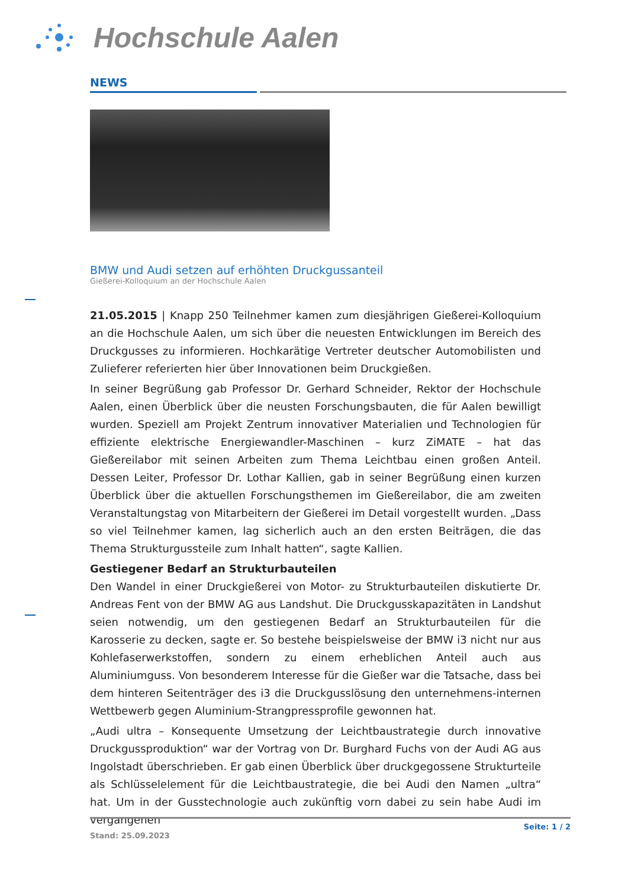Hochschule Aalen
NEWS
BMW und Audi setzen auf erhöhten Druckgussanteil
Gießerei-Kolloquium an der Hochschule Aalen
21.05.2015 | Knapp 250 Teilnehmer kamen zum diesjährigen Gießerei-Kolloquium an die Hochschule Aalen, um sich über die neuesten Entwicklungen im Bereich des Druckgusses zu informieren. Hochkarätige Vertreter deutscher Automobilisten und Zulieferer referierten hier über Innovationen beim Druckgießen.
In seiner Begrüßung gab Professor Dr. Gerhard Schneider, Rektor der Hochschule Aalen, einen Überblick über die neusten Forschungsbauten, die für Aalen bewilligt wurden. Speziell am Projekt Zentrum innovativer Materialien und Technologien für effiziente elektrische Energiewandler-Maschinen – kurz ZiMATE – hat das Gießereilabor mit seinen Arbeiten zum Thema Leichtbau einen großen Anteil. Dessen Leiter, Professor Dr. Lothar Kallien, gab in seiner Begrüßung einen kurzen Überblick über die aktuellen Forschungsthemen im Gießereilabor, die am zweiten Veranstaltungstag von Mitarbeitern der Gießerei im Detail vorgestellt wurden. „Dass so viel Teilnehmer kamen, lag sicherlich auch an den ersten Beiträgen, die das Thema Strukturgussteile zum Inhalt hatten“, sagte Kallien.
Gestiegener Bedarf an Strukturbauteilen
Den Wandel in einer Druckgießerei von Motor- zu Strukturbauteilen diskutierte Dr. Andreas Fent von der BMW AG aus Landshut. Die Druckgusskapazitäten in Landshut seien notwendig, um den gestiegenen Bedarf an Strukturbauteilen für die Karosserie zu decken, sagte er. So bestehe beispielsweise der BMW i3 nicht nur aus Kohlefaserwerkstoffen, sondern zu einem erheblichen Anteil auch aus Aluminiumguss. Von besonderem Interesse für die Gießer war die Tatsache, dass bei dem hinteren Seitenträger des i3 die Druckgusslösung den unternehmens-internen Wettbewerb gegen Aluminium-Strangpressprofile gewonnen hat.
„Audi ultra – Konsequente Umsetzung der Leichtbaustrategie durch innovative Druckgussproduktion“ war der Vortrag von Dr. Burghard Fuchs von der Audi AG aus Ingolstadt überschrieben. Er gab einen Überblick über druckgegossene Strukturteile als Schlüsselelement für die Leichtbaustrategie, die bei Audi den Namen „ultra“ hat. Um in der Gusstechnologie auch zukünftig vorn dabei zu sein habe Audi im vergangenen
Seite: 1 / 2
Stand: 25.09.2023